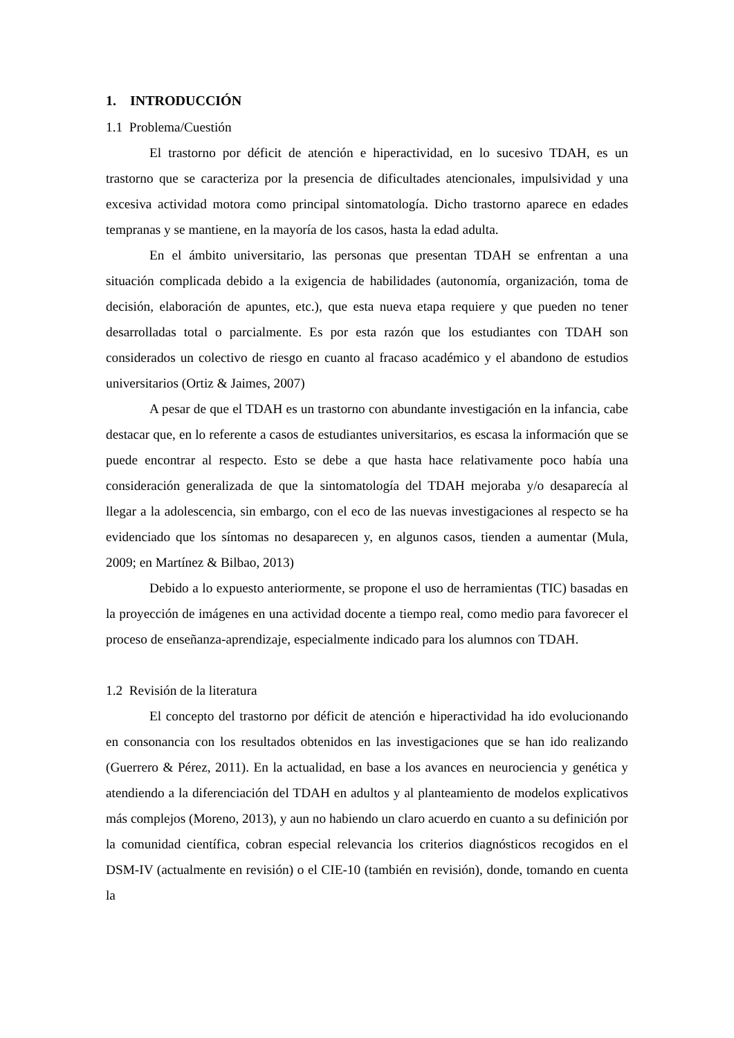1. INTRODUCCIÓN
1.1 Problema/Cuestión
El trastorno por déficit de atención e hiperactividad, en lo sucesivo TDAH, es un trastorno que se caracteriza por la presencia de dificultades atencionales, impulsividad y una excesiva actividad motora como principal sintomatología. Dicho trastorno aparece en edades tempranas y se mantiene, en la mayoría de los casos, hasta la edad adulta.
En el ámbito universitario, las personas que presentan TDAH se enfrentan a una situación complicada debido a la exigencia de habilidades (autonomía, organización, toma de decisión, elaboración de apuntes, etc.), que esta nueva etapa requiere y que pueden no tener desarrolladas total o parcialmente. Es por esta razón que los estudiantes con TDAH son considerados un colectivo de riesgo en cuanto al fracaso académico y el abandono de estudios universitarios (Ortiz & Jaimes, 2007)
A pesar de que el TDAH es un trastorno con abundante investigación en la infancia, cabe destacar que, en lo referente a casos de estudiantes universitarios, es escasa la información que se puede encontrar al respecto. Esto se debe a que hasta hace relativamente poco había una consideración generalizada de que la sintomatología del TDAH mejoraba y/o desaparecía al llegar a la adolescencia, sin embargo, con el eco de las nuevas investigaciones al respecto se ha evidenciado que los síntomas no desaparecen y, en algunos casos, tienden a aumentar (Mula, 2009; en Martínez & Bilbao, 2013)
Debido a lo expuesto anteriormente, se propone el uso de herramientas (TIC) basadas en la proyección de imágenes en una actividad docente a tiempo real, como medio para favorecer el proceso de enseñanza-aprendizaje, especialmente indicado para los alumnos con TDAH.
1.2 Revisión de la literatura
El concepto del trastorno por déficit de atención e hiperactividad ha ido evolucionando en consonancia con los resultados obtenidos en las investigaciones que se han ido realizando (Guerrero & Pérez, 2011). En la actualidad, en base a los avances en neurociencia y genética y atendiendo a la diferenciación del TDAH en adultos y al planteamiento de modelos explicativos más complejos (Moreno, 2013), y aun no habiendo un claro acuerdo en cuanto a su definición por la comunidad científica, cobran especial relevancia los criterios diagnósticos recogidos en el DSM-IV (actualmente en revisión) o el CIE-10 (también en revisión), donde, tomando en cuenta la